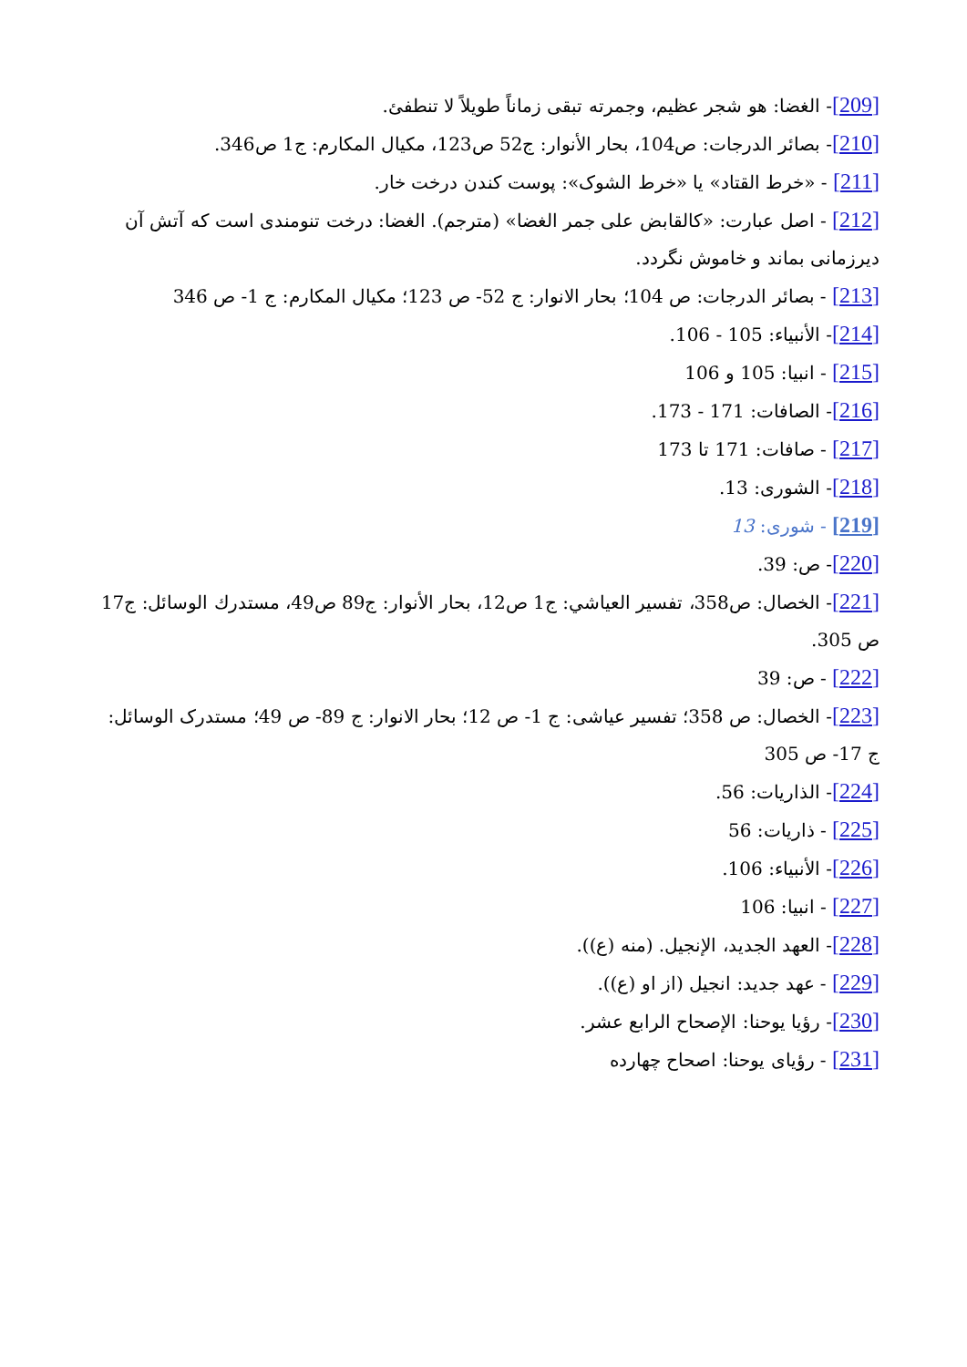[209]- الغضا: هو شجر عظيم، وجمرته تبقى زماناً طويلاً لا تنطفئ.
[210]- بصائر الدرجات: ص104، بحار الأنوار: ج52 ص123، مكيال المكارم: ج1 ص346.
[211] - «خرط القتاد» يا «خرط الشوک»: پوست کندن درخت خار.
[212] - اصل عبارت: «کالقابض على جمر الغضا» (مترجم). الغضا: درخت تنومندى است که آتش آن ديرزمانى بماند و خاموش نگردد.
[213] - بصائر الدرجات: ص 104؛ بحار الانوار: ج 52- ص 123؛ مکيال المکارم: ج 1- ص 346
[214]- الأنبياء: 105 - 106.
[215] - انبيا: 105 و 106
[216]- الصافات: 171 - 173.
[217] - صافات: 171 تا 173
[218]- الشورى: 13.
[219] - شورى: 13
[220]- ص: 39.
[221]- الخصال: ص358، تفسير العياشي: ج1 ص12، بحار الأنوار: ج89 ص49، مستدرك الوسائل: ج17 ص 305.
[222] - ص: 39
[223]- الخصال: ص 358؛ تفسير عياشى: ج 1- ص 12؛ بحار الانوار: ج 89- ص 49؛ مستدرک الوسائل: ج 17- ص 305
[224]- الذاريات: 56.
[225] - ذاريات: 56
[226]- الأنبياء: 106.
[227] - انبيا: 106
[228]- العهد الجديد، الإنجيل. (منه (ع)).
[229] - عهد جديد: انجيل (از او (ع)).
[230]- رؤيا يوحنا: الإصحاح الرابع عشر.
[231] - رؤياى يوحنا: اصحاح چهارده